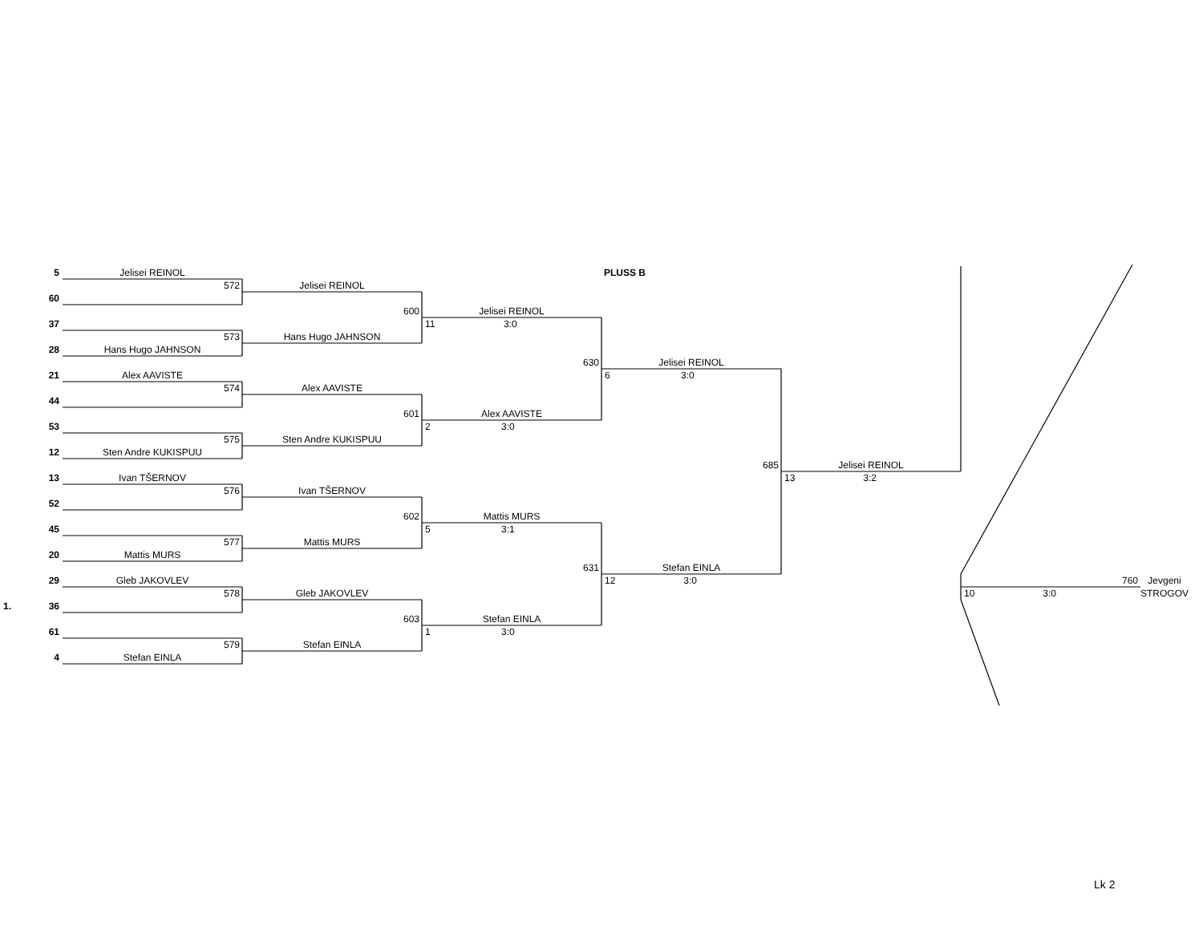5
Jelisei REINOL
PLUSS B
572
Jelisei REINOL
60
600
Jelisei REINOL
37
11 3:0
573
Hans Hugo JAHNSON
28
Hans Hugo JAHNSON
630
Jelisei REINOL
21
Alex AAVISTE
6 3:0
574
Alex AAVISTE
44
601
Alex AAVISTE
53
2 3:0
575
Sten Andre KUKISPUU
12
Sten Andre KUKISPUU
685
Jelisei REINOL
13
Ivan TŠERNOV
13 3:2
576
Ivan TŠERNOV
52
602
Mattis MURS
45
5 3:1
577
Mattis MURS
20
Mattis MURS
631
Stefan EINLA
29
Gleb JAKOVLEV
12 3:0
760
Jevgeni STROGOV
1.
578
Gleb JAKOVLEV
10 3:0
36
603
Stefan EINLA
61
1 3:0
579
Stefan EINLA
4
Stefan EINLA
Lk 2